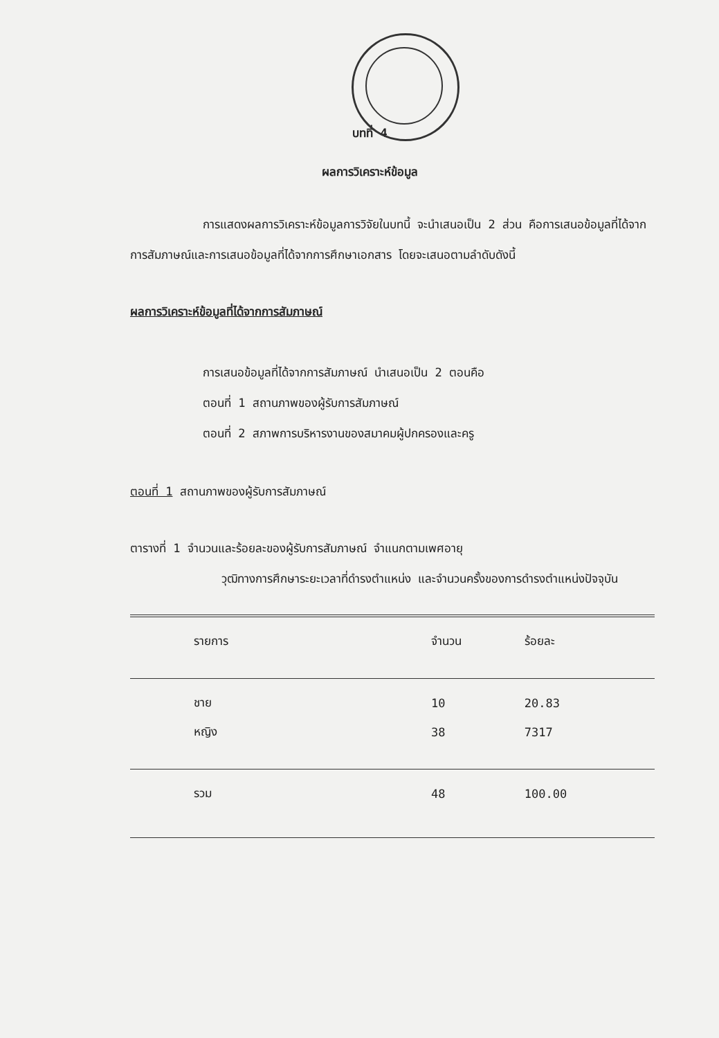บทที่ 4
ผลการวิเคราะห์ข้อมูล
การแสดงผลการวิเคราะห์ข้อมูลการวิจัยในบทนี้ จะนำเสนอเป็น 2 ส่วน คือการเสนอข้อมูลที่ได้จากการสัมภาษณ์และการเสนอข้อมูลที่ได้จากการศึกษาเอกสาร โดยจะเสนอตามลำดับดังนี้
ผลการวิเคราะห์ข้อมูลที่ได้จากการสัมภาษณ์
การเสนอข้อมูลที่ได้จากการสัมภาษณ์ นำเสนอเป็น 2 ตอนคือ
ตอนที่ 1 สถานภาพของผู้รับการสัมภาษณ์
ตอนที่ 2 สภาพการบริหารงานของสมาคมผู้ปกครองและครู
ตอนที่ 1 สถานภาพของผู้รับการสัมภาษณ์
ตารางที่ 1 จำนวนและร้อยละของผู้รับการสัมภาษณ์ จำแนกตามเพศอายุ
วุฒิทางการศึกษาระยะเวลาที่ดำรงตำแหน่ง และจำนวนครั้งของการดำรงตำแหน่งปัจจุบัน
| รายการ | จำนวน | ร้อยละ |
| ชาย | 10 | 20.83 |
| หญิง | 38 | 7317 |
| รวม | 48 | 100.00 |